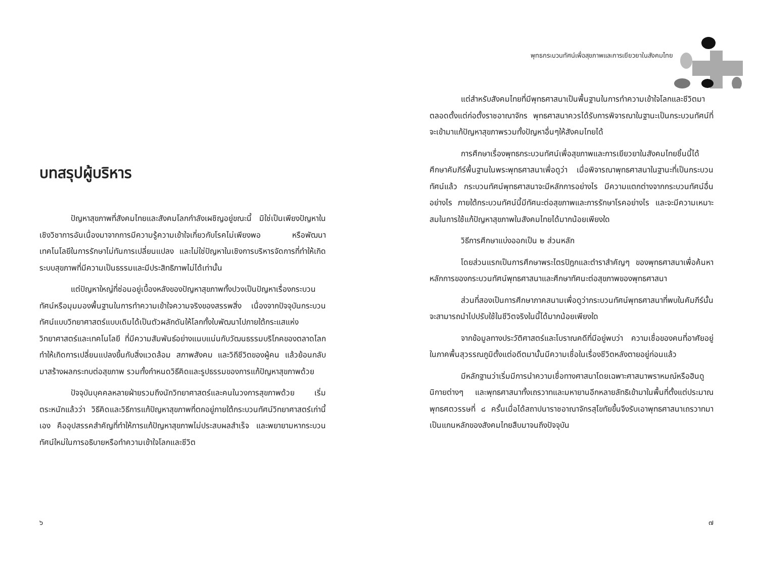บทสรุปผู้บริหาร
ปัญหาสุขภาพที่สังคมไทยและสังคมโลกกำลังเผชิญอยู่ขณะนี้ มิใช่เป็นเพียงปัญหาในเชิงวิชาการอันเนื่องมาจากการมีความรู้ความเข้าใจเกี่ยวกับโรคไม่เพียงพอ หรือพัฒนาเทคโนโลยีในการรักษาไม่ทันการเปลี่ยนแปลง และไม่ใช่ปัญหาในเชิงการบริหารจัดการที่ทำให้เกิดระบบสุขภาพที่มีความเป็นธรรมและมีประสิทธิภาพไม่ได้เท่านั้น
แต่ปัญหาใหญ่ที่ซ่อนอยู่เบื้องหลังของปัญหาสุขภาพทั้งปวงเป็นปัญหาเรื่องกระบวนทัศน์หรือมุมมองพื้นฐานในการทำความเข้าใจความจริงของสรรพสิ่ง เนื่องจากปัจจุบันกระบวนทัศน์แบบวิทยาศาสตร์แบบเดิมได้เป็นตัวผลักดันให้โลกทั้งใบพัฒนาไปภายใต้กระแสแห่งวิทยาศาสตร์และเทคโนโลยี ที่มีความสัมพันธ์อย่างแนบแน่นกับวัฒนธรรมบริโภคของตลาดโลก ทำให้เกิดการเปลี่ยนแปลงขึ้นกับสิ่งแวดล้อม สภาพสังคม และวิถีชีวิตของผู้คน แล้วย้อนกลับมาสร้างผลกระทบต่อสุขภาพ รวมทั้งกำหนดวิธีคิดและรูปธรรมของการแก้ปัญหาสุขภาพด้วย
ปัจจุบันบุคคลหลายฝ่ายรวมถึงนักวิทยาศาสตร์และคนในวงการสุขภาพด้วย เริ่มตระหนักแล้วว่า วิธีคิดและวิธีการแก้ปัญหาสุขภาพที่ตกอยู่ภายใต้กระบวนทัศน์วิทยาศาสตร์เก่านี้เอง คืออุปสรรคสำคัญที่ทำให้การแก้ปัญหาสุขภาพไม่ประสบผลสำเร็จ และพยายามหากระบวนทัศน์ใหม่ในการอธิบายหรือทำความเข้าใจโลกและชีวิต
๖
พุทธกระบวนทัศน์เพื่อสุขภาพและการเยียวยาในสังคมไทย
แต่สำหรับสังคมไทยที่มีพุทธศาสนาเป็นพื้นฐานในการทำความเข้าใจโลกและชีวิตมาตลอดตั้งแต่ก่อตั้งราชอาณาจักร พุทธศาสนาควรได้รับการพิจารณาในฐานะเป็นกระบวนทัศน์ที่จะเข้ามาแก้ปัญหาสุขภาพรวมทั้งปัญหาอื่นๆให้สังคมไทยได้
การศึกษาเรื่องพุทธกระบวนทัศน์เพื่อสุขภาพและการเยียวยาในสังคมไทยชิ้นนี้ได้ศึกษาคัมภีร์พื้นฐานในพระพุทธศาสนาเพื่อดูว่า เมื่อพิจารณาพุทธศาสนาในฐานะที่เป็นกระบวนทัศน์แล้ว กระบวนทัศน์พุทธศาสนาจะมีหลักการอย่างไร มีความแตกต่างจากกระบวนทัศน์อื่นอย่างไร ภายใต้กระบวนทัศน์นี้มีทัศนะต่อสุขภาพและการรักษาโรคอย่างไร และจะมีความเหมาะสมในการใช้แก้ปัญหาสุขภาพในสังคมไทยได้มากน้อยเพียงใด
วิธีการศึกษาแบ่งออกเป็น ๒ ส่วนหลัก
โดยส่วนแรกเป็นการศึกษาพระไตรปิฎกและตำราสำคัญๆ ของพุทธศาสนาเพื่อค้นหาหลักการของกระบวนทัศน์พุทธศาสนาและศึกษาทัศนะต่อสุขภาพของพุทธศาสนา
ส่วนที่สองเป็นการศึกษาภาคสนามเพื่อดูว่ากระบวนทัศน์พุทธศาสนาที่พบในคัมภีร์นั้นจะสามารถนำไปปรับใช้ในชีวิตจริงในนี้ได้มากน้อยเพียงใด
จากข้อมูลทางประวัติศาสตร์และโบราณคดีที่มีอยู่พบว่า ความเชื่อของคนที่อาศัยอยู่ในภาคพื้นสุวรรณภูมิตั้งแต่อดีตมานั้นมีความเชื่อในเรื่องชีวิตหลังตายอยู่ก่อนแล้ว
มีหลักฐานว่าเริ่มมีการนำความเชื่อทางศาสนาโดยเฉพาะศาสนาพราหมณ์หรือฮินดูนิกายต่างๆ และพุทธศาสนาทั้งเถรวาทและมหายานอีกหลายลัทธิเข้ามาในพื้นที่ตั้งแต่ประมาณพุทธศตวรรษที่ ๘ ครั้นเมื่อได้สถาปนาราชอาณาจักรสุโขทัยขึ้นจึงรับเอาพุทธศาสนาเถรวาทมาเป็นแกนหลักของสังคมไทยสืบมาจนถึงปัจจุบัน
๗